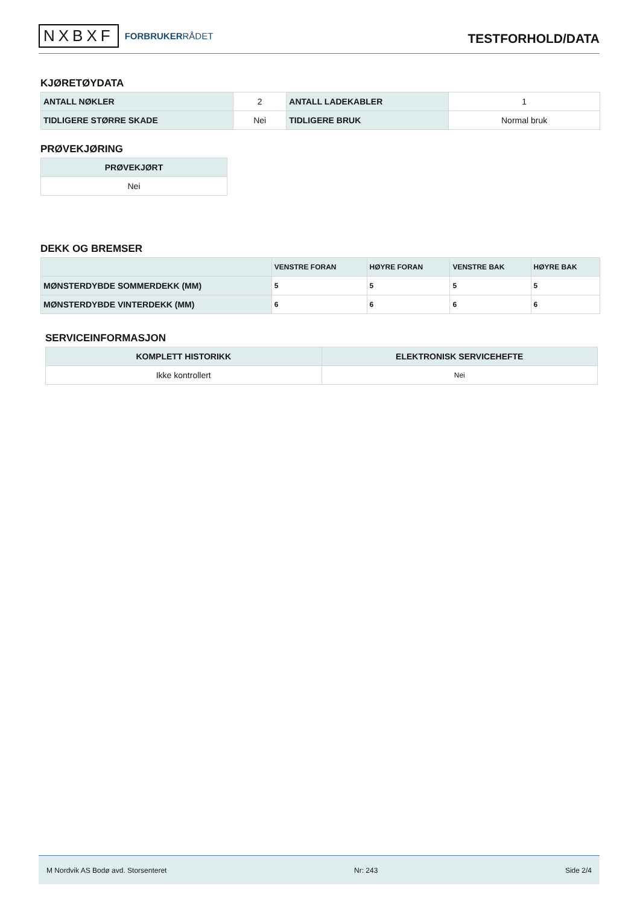NXBXF FORBRUKERRÅDET
TESTFORHOLD/DATA
KJØRETØYDATA
| ANTALL NØKLER | 2 | ANTALL LADEKABLER | 1 |
| TIDLIGERE STØRRE SKADE | Nei | TIDLIGERE BRUK | Normal bruk |
PRØVEKJØRING
| PRØVEKJØRT |
| --- |
| Nei |
DEKK OG BREMSER
| | VENSTRE FORAN | HØYRE FORAN | VENSTRE BAK | HØYRE BAK |
| --- | --- | --- | --- | --- |
| MØNSTERDYBDE SOMMERDEKK (MM) | 5 | 5 | 5 | 5 |
| MØNSTERDYBDE VINTERDEKK (MM) | 6 | 6 | 6 | 6 |
SERVICEINFORMASJON
| KOMPLETT HISTORIKK | ELEKTRONISK SERVICEHEFTE |
| --- | --- |
| Ikke kontrollert | Nei |
M Nordvik AS Bodø avd. Storsenteret Nr: 243 Side 2/4